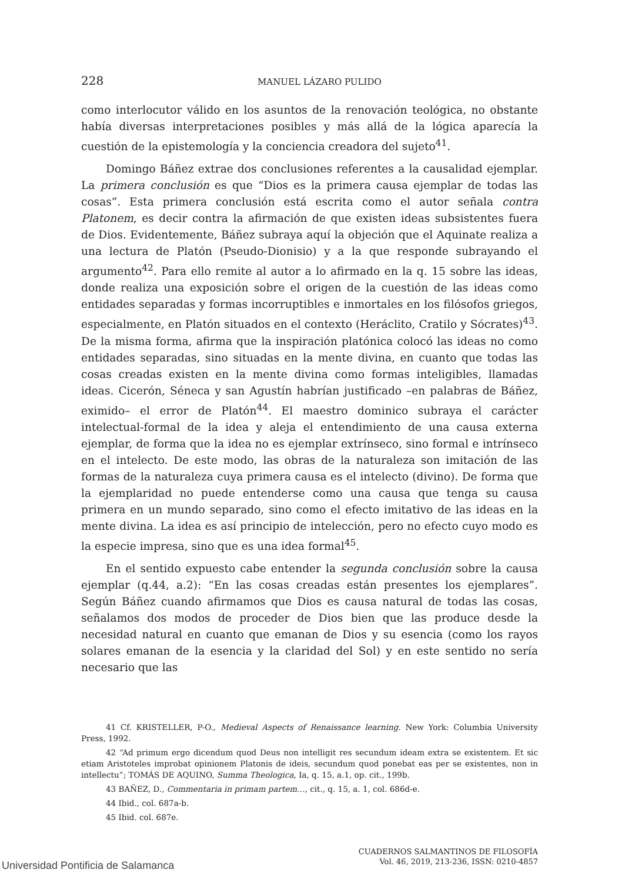228 MANUEL LÁZARO PULIDO
como interlocutor válido en los asuntos de la renovación teológica, no obstante había diversas interpretaciones posibles y más allá de la lógica aparecía la cuestión de la epistemología y la conciencia creadora del sujeto<sup>41</sup>.
Domingo Báñez extrae dos conclusiones referentes a la causalidad ejemplar. La primera conclusión es que “Dios es la primera causa ejemplar de todas las cosas”. Esta primera conclusión está escrita como el autor señala contra Platonem, es decir contra la afirmación de que existen ideas subsistentes fuera de Dios. Evidentemente, Báñez subraya aquí la objeción que el Aquinate realiza a una lectura de Platón (Pseudo-Dionisio) y a la que responde subrayando el argumento<sup>42</sup>. Para ello remite al autor a lo afirmado en la q. 15 sobre las ideas, donde realiza una exposición sobre el origen de la cuestión de las ideas como entidades separadas y formas incorruptibles e inmortales en los filósofos griegos, especialmente, en Platón situados en el contexto (Heráclito, Cratilo y Sócrates)<sup>43</sup>. De la misma forma, afirma que la inspiración platónica colocó las ideas no como entidades separadas, sino situadas en la mente divina, en cuanto que todas las cosas creadas existen en la mente divina como formas inteligibles, llamadas ideas. Cicerón, Séneca y san Agustín habrían justificado –en palabras de Báñez, eximido– el error de Platón<sup>44</sup>. El maestro dominico subraya el carácter intelectual-formal de la idea y aleja el entendimiento de una causa externa ejemplar, de forma que la idea no es ejemplar extrínseco, sino formal e intrínseco en el intelecto. De este modo, las obras de la naturaleza son imitación de las formas de la naturaleza cuya primera causa es el intelecto (divino). De forma que la ejemplaridad no puede entenderse como una causa que tenga su causa primera en un mundo separado, sino como el efecto imitativo de las ideas en la mente divina. La idea es así principio de intelección, pero no efecto cuyo modo es la especie impresa, sino que es una idea formal<sup>45</sup>.
En el sentido expuesto cabe entender la segunda conclusión sobre la causa ejemplar (q.44, a.2): “En las cosas creadas están presentes los ejemplares”. Según Báñez cuando afirmamos que Dios es causa natural de todas las cosas, señalamos dos modos de proceder de Dios bien que las produce desde la necesidad natural en cuanto que emanan de Dios y su esencia (como los rayos solares emanan de la esencia y la claridad del Sol) y en este sentido no sería necesario que las
41 Cf. KRISTELLER, P-O., Medieval Aspects of Renaissance learning. New York: Columbia University Press, 1992.
42 “Ad primum ergo dicendum quod Deus non intelligit res secundum ideam extra se existentem. Et sic etiam Aristoteles improbat opinionem Platonis de ideis, secundum quod ponebat eas per se existentes, non in intellectu”; TOMÁS DE AQUINO, Summa Theologica, Ia, q. 15, a.1, op. cit., 199b.
43 BAÑEZ, D., Commentaria in primam partem…, cit., q. 15, a. 1, col. 686d-e.
44 Ibid., col. 687a-b.
45 Ibid. col. 687e.
CUADERNOS SALMANTINOS DE FILOSOFÍA
Vol. 46, 2019, 213-236, ISSN: 0210-4857
Universidad Pontificia de Salamanca